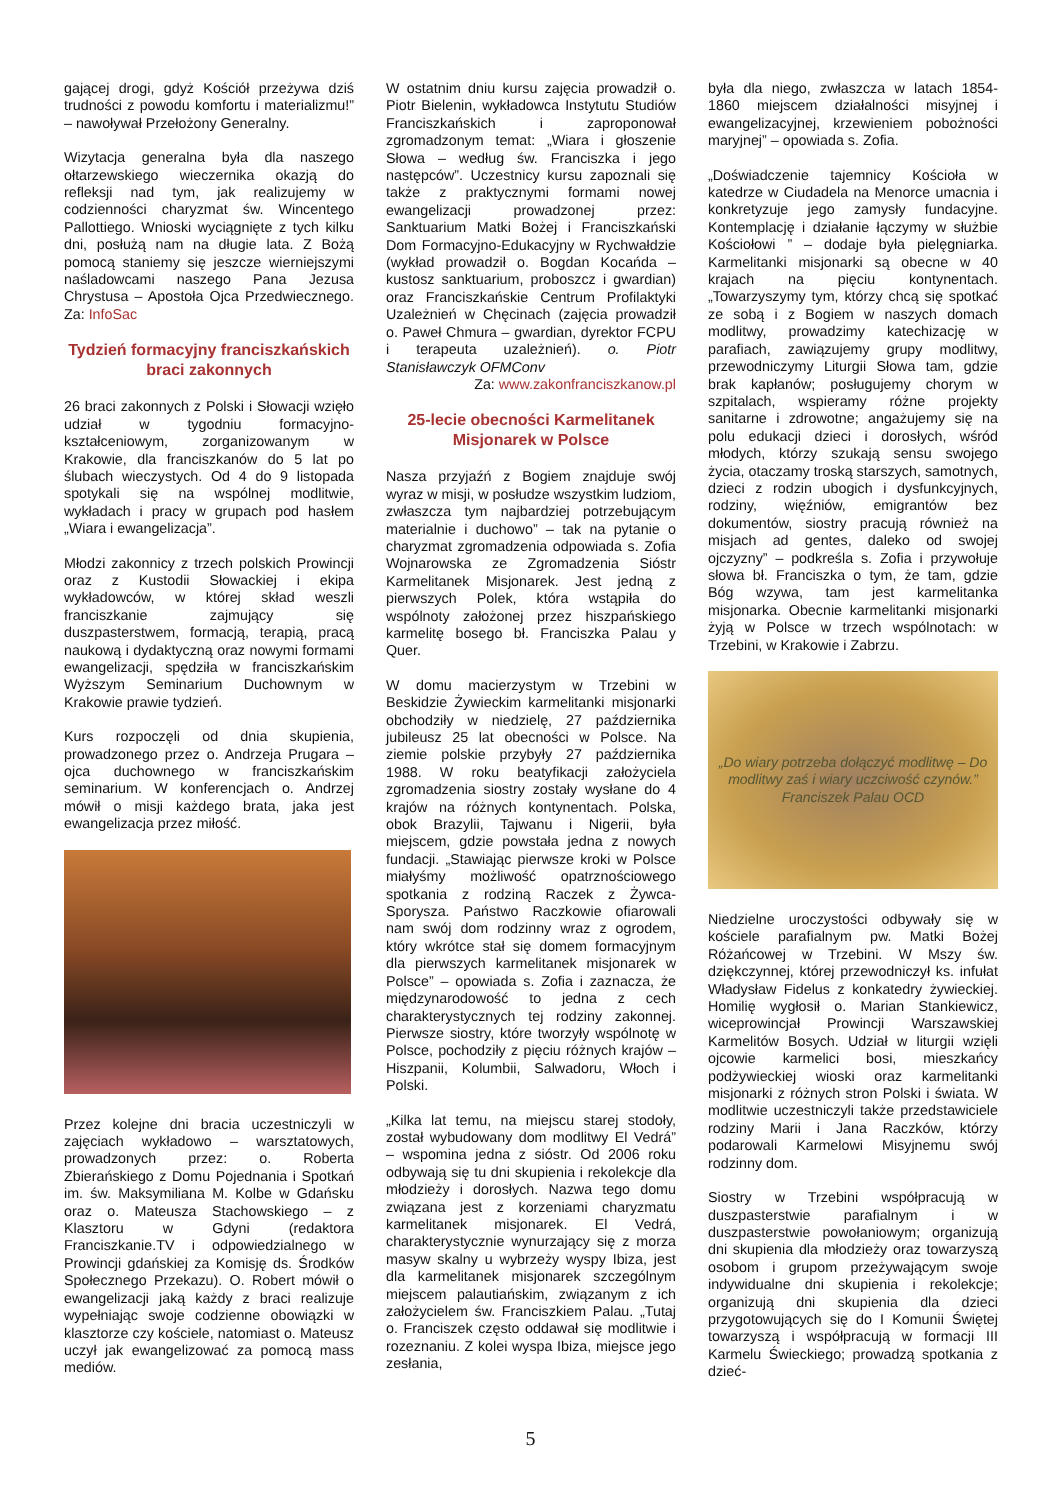gającej drogi, gdyż Kościół przeżywa dziś trudności z powodu komfortu i materializmu!” – nawoływał Przełożony Generalny.
Wizytacja generalna była dla naszego ołtarzewskiego wieczernika okazją do refleksji nad tym, jak realizujemy w codzienności charyzmat św. Wincentego Pallottiego. Wnioski wyciągnięte z tych kilku dni, posłużą nam na długie lata. Z Bożą pomocą staniemy się jeszcze wierniejszymi naśladowcami naszego Pana Jezusa Chrystusa – Apostoła Ojca Przedwiecznego. Za: InfoSac
Tydzień formacyjny franciszkańskich braci zakonnych
26 braci zakonnych z Polski i Słowacji wzięło udział w tygodniu formacyjno-kształceniowym, zorganizowanym w Krakowie, dla franciszkanów do 5 lat po ślubach wieczystych. Od 4 do 9 listopada spotykali się na wspólnej modlitwie, wykładach i pracy w grupach pod hasłem „Wiara i ewangelizacja”.
Młodzi zakonnicy z trzech polskich Prowincji oraz z Kustodii Słowackiej i ekipa wykładowców, w której skład weszli franciszkanie zajmujący się duszpasterstwem, formacją, terapią, pracą naukową i dydaktyczną oraz nowymi formami ewangelizacji, spędziła w franciszkańskim Wyższym Seminarium Duchownym w Krakowie prawie tydzień.
Kurs rozpoczęli od dnia skupienia, prowadzonego przez o. Andrzeja Prugara – ojca duchownego w franciszkańskim seminarium. W konferencjach o. Andrzej mówił o misji każdego brata, jaka jest ewangelizacja przez miłość.
Przez kolejne dni bracia uczestniczyli w zajęciach wykładowo – warsztatowych, prowadzonych przez: o. Roberta Zbierańskiego z Domu Pojednania i Spotkań im. św. Maksymiliana M. Kolbe w Gdańsku oraz o. Mateusza Stachowskiego – z Klasztoru w Gdyni (redaktora Franciszkanie.TV i odpowiedzialnego w Prowincji gdańskiej za Komisję ds. Środków Społecznego Przekazu). O. Robert mówił o ewangelizacji jaką każdy z braci realizuje wypełniając swoje codzienne obowiązki w klasztorze czy kościele, natomiast o. Mateusz uczył jak ewangelizować za pomocą mass mediów.
W ostatnim dniu kursu zajęcia prowadził o. Piotr Bielenin, wykładowca Instytutu Studiów Franciszkańskich i zaproponował zgromadzonym temat: „Wiara i głoszenie Słowa – według św. Franciszka i jego następców”. Uczestnicy kursu zapoznali się także z praktycznymi formami nowej ewangelizacji prowadzonej przez: Sanktuarium Matki Bożej i Franciszkański Dom Formacyjno-Edukacyjny w Rychwałdzie (wykład prowadził o. Bogdan Kocańda – kustosz sanktuarium, proboszcz i gwardian) oraz Franciszkańskie Centrum Profilaktyki Uzależnień w Chęcinach (zajęcia prowadził o. Paweł Chmura – gwardian, dyrektor FCPU i terapeuta uzależnień). o. Piotr Stanisławczyk OFMConv
Za: www.zakonfranciszkanow.pl
25-lecie obecności Karmelitanek Misjonarek w Polsce
Nasza przyjaźń z Bogiem znajduje swój wyraz w misji, w posłudze wszystkim ludziom, zwłaszcza tym najbardziej potrzebującym materialnie i duchowo” – tak na pytanie o charyzmat zgromadzenia odpowiada s. Zofia Wojnarowska ze Zgromadzenia Sióstr Karmelitanek Misjonarek. Jest jedną z pierwszych Polek, która wstąpiła do wspólnoty założonej przez hiszpańskiego karmelitę bosego bł. Franciszka Palau y Quer.
W domu macierzystym w Trzebini w Beskidzie Żywieckim karmelitanki misjonarki obchodziły w niedzielę, 27 października jubileusz 25 lat obecności w Polsce. Na ziemie polskie przybyły 27 października 1988. W roku beatyfikacji założyciela zgromadzenia siostry zostały wysłane do 4 krajów na różnych kontynentach. Polska, obok Brazylii, Tajwanu i Nigerii, była miejscem, gdzie powstała jedna z nowych fundacji. „Stawiając pierwsze kroki w Polsce miałyśmy możliwość opatrznościowego spotkania z rodziną Raczek z Żywca-Sporysza. Państwo Raczkowie ofiarowali nam swój dom rodzinny wraz z ogrodem, który wkrótce stał się domem formacyjnym dla pierwszych karmelitanek misjonarek w Polsce” – opowiada s. Zofia i zaznacza, że międzynarodowość to jedna z cech charakterystycznych tej rodziny zakonnej. Pierwsze siostry, które tworzyły wspólnotę w Polsce, pochodziły z pięciu różnych krajów – Hiszpanii, Kolumbii, Salwadoru, Włoch i Polski.
„Kilka lat temu, na miejscu starej stodoły, został wybudowany dom modlitwy El Vedrá” – wspomina jedna z sióstr. Od 2006 roku odbywają się tu dni skupienia i rekolekcje dla młodzieży i dorosłych. Nazwa tego domu związana jest z korzeniami charyzmatu karmelitanek misjonarek. El Vedrá, charakterystycznie wynurzający się z morza masyw skalny u wybrzeży wyspy Ibiza, jest dla karmelitanek misjonarek szczególnym miejscem palautiańskim, związanym z ich założycielem św. Franciszkiem Palau. „Tutaj o. Franciszek często oddawał się modlitwie i rozeznaniu. Z kolei wyspa Ibiza, miejsce jego zesłania,
była dla niego, zwłaszcza w latach 1854-1860 miejscem działalności misyjnej i ewangelizacyjnej, krzewieniem pobożności maryjnej” – opowiada s. Zofia.
„Doświadczenie tajemnicy Kościoła w katedrze w Ciudadela na Menorce umacnia i konkretyzuje jego zamysły fundacyjne. Kontemplację i działanie łączymy w służbie Kościołowi ” – dodaje była pielęgniarka. Karmelitanki misjonarki są obecne w 40 krajach na pięciu kontynentach. „Towarzyszymy tym, którzy chcą się spotkać ze sobą i z Bogiem w naszych domach modlitwy, prowadzimy katechizację w parafiach, zawiązujemy grupy modlitwy, przewodniczymy Liturgii Słowa tam, gdzie brak kapłanów; posługujemy chorym w szpitalach, wspieramy różne projekty sanitarne i zdrowotne; angażujemy się na polu edukacji dzieci i dorosłych, wśród młodych, którzy szukają sensu swojego życia, otaczamy troską starszych, samotnych, dzieci z rodzin ubogich i dysfunkcyjnych, rodziny, więźniów, emigrantów bez dokumentów, siostry pracują również na misjach ad gentes, daleko od swojej ojczyzny” – podkreśla s. Zofia i przywołuje słowa bł. Franciszka o tym, że tam, gdzie Bóg wzywa, tam jest karmelitanka misjonarka. Obecnie karmelitanki misjonarki żyją w Polsce w trzech wspólnotach: w Trzebini, w Krakowie i Zabrzu.
„Do wiary potrzeba dołączyć modlitwę – Do modlitwy zaś i wiary uczciwość czynów.”
Franciszek Palau OCD
Niedzielne uroczystości odbywały się w kościele parafialnym pw. Matki Bożej Różańcowej w Trzebini. W Mszy św. dziękczynnej, której przewodniczył ks. infułat Władysław Fidelus z konkatedry żywieckiej. Homilię wygłosił o. Marian Stankiewicz, wiceprowincjał Prowincji Warszawskiej Karmelitów Bosych. Udział w liturgii wzięli ojcowie karmelici bosi, mieszkańcy podżywieckiej wioski oraz karmelitanki misjonarki z różnych stron Polski i świata. W modlitwie uczestniczyli także przedstawiciele rodziny Marii i Jana Raczków, którzy podarowali Karmelowi Misyjnemu swój rodzinny dom.
Siostry w Trzebini współpracują w duszpasterstwie parafialnym i w duszpasterstwie powołaniowym; organizują dni skupienia dla młodzieży oraz towarzyszą osobom i grupom przeżywającym swoje indywidualne dni skupienia i rekolekcje; organizują dni skupienia dla dzieci przygotowujących się do I Komunii Świętej towarzyszą i współpracują w formacji III Karmelu Świeckiego; prowadzą spotkania z dzieć-
5